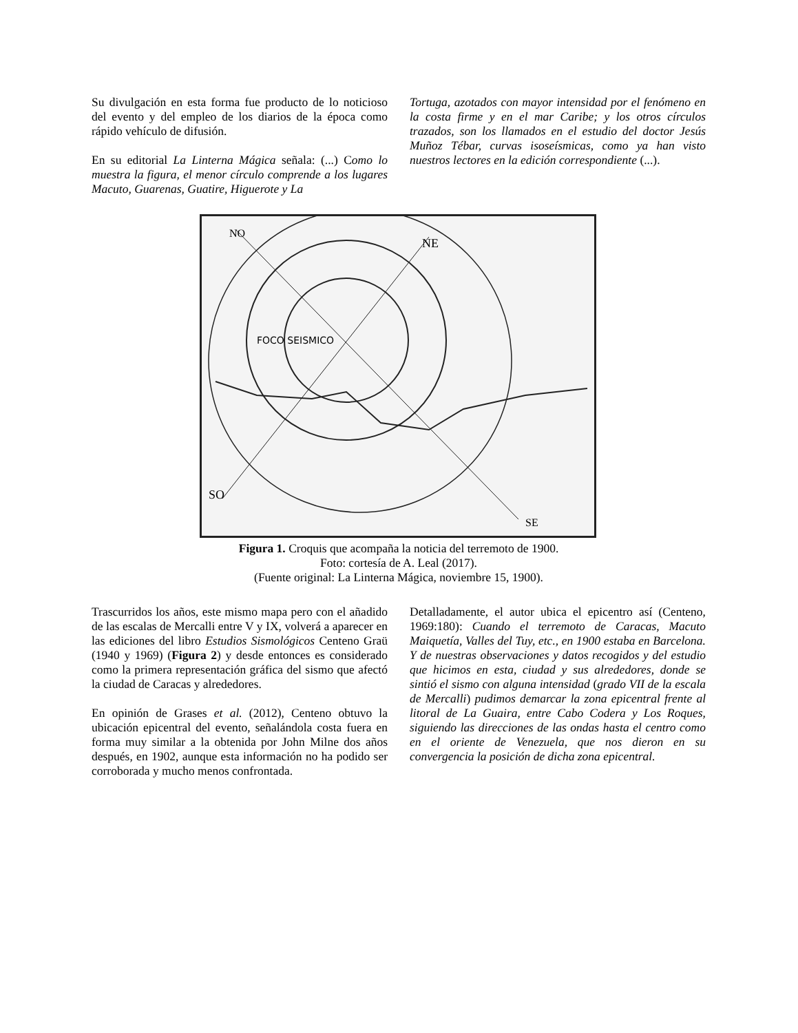Su divulgación en esta forma fue producto de lo noticioso del evento y del empleo de los diarios de la época como rápido vehículo de difusión.
En su editorial La Linterna Mágica señala: (...) Como lo muestra la figura, el menor círculo comprende a los lugares Macuto, Guarenas, Guatire, Higuerote y La
Tortuga, azotados con mayor intensidad por el fenómeno en la costa firme y en el mar Caribe; y los otros círculos trazados, son los llamados en el estudio del doctor Jesús Muñoz Tébar, curvas isoseísmicas, como ya han visto nuestros lectores en la edición correspondiente (...).
FOCO SEISMICO
SO
SE
NE
NO
Figura 1. Croquis que acompaña la noticia del terremoto de 1900.
Foto: cortesía de A. Leal (2017).
(Fuente original: La Linterna Mágica, noviembre 15, 1900).
Trascurridos los años, este mismo mapa pero con el añadido de las escalas de Mercalli entre V y IX, volverá a aparecer en las ediciones del libro Estudios Sismológicos Centeno Graü (1940 y 1969) (Figura 2) y desde entonces es considerado como la primera representación gráfica del sismo que afectó la ciudad de Caracas y alrededores.
En opinión de Grases et al. (2012), Centeno obtuvo la ubicación epicentral del evento, señalándola costa fuera en forma muy similar a la obtenida por John Milne dos años después, en 1902, aunque esta información no ha podido ser corroborada y mucho menos confrontada.
Detalladamente, el autor ubica el epicentro así (Centeno, 1969:180): Cuando el terremoto de Caracas, Macuto Maiquetía, Valles del Tuy, etc., en 1900 estaba en Barcelona. Y de nuestras observaciones y datos recogidos y del estudio que hicimos en esta, ciudad y sus alrededores, donde se sintió el sismo con alguna intensidad (grado VII de la escala de Mercalli) pudimos demarcar la zona epicentral frente al litoral de La Guaira, entre Cabo Codera y Los Roques, siguiendo las direcciones de las ondas hasta el centro como en el oriente de Venezuela, que nos dieron en su convergencia la posición de dicha zona epicentral.